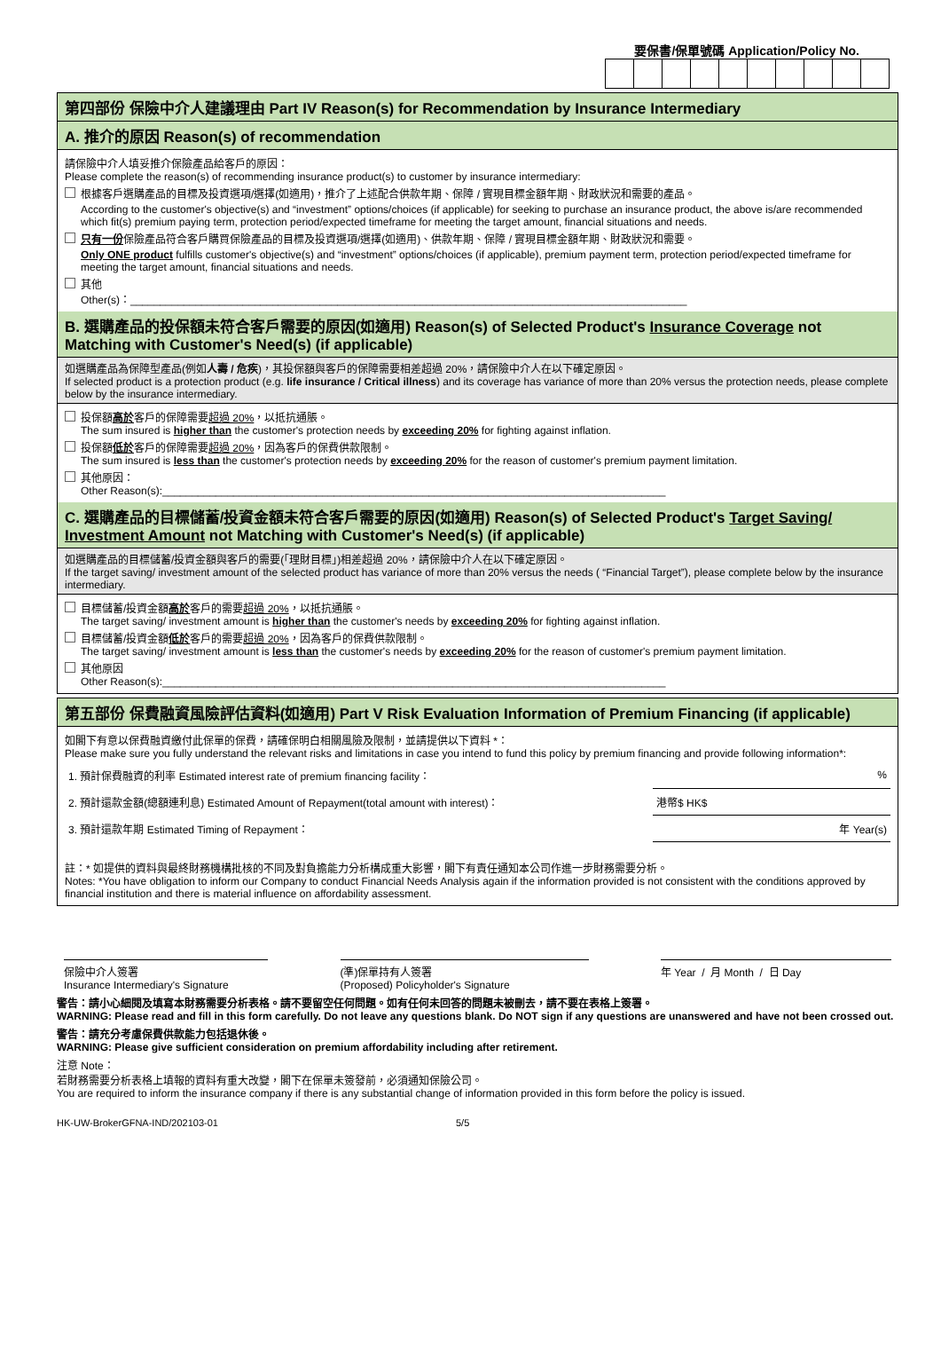要保書/保單號碼 Application/Policy No.
第四部份 保險中介人建議理由 Part IV Reason(s) for Recommendation by Insurance Intermediary
A. 推介的原因 Reason(s) of recommendation
請保險中介人填妥推介保險產品給客戶的原因：
Please complete the reason(s) of recommending insurance product(s) to customer by insurance intermediary:
根據客戶選購產品的目標及投資選項/選擇(如適用)，推介了上述配合供款年期、保障 / 實現目標金額年期、財政狀況和需要的產品。
According to the customer's objective(s) and “investment” options/choices (if applicable) for seeking to purchase an insurance product, the above is/are recommended which fit(s) premium paying term, protection period/expected timeframe for meeting the target amount, financial situations and needs.
只有一份保險產品符合客戶購買保險產品的目標及投資選項/選擇(如適用)、供款年期、保障 / 實現目標金額年期、財政狀況和需要。
Only ONE product fulfills customer's objective(s) and “investment” options/choices (if applicable), premium payment term, protection period/expected timeframe for meeting the target amount, financial situations and needs.
其他
Other(s)：______________________________________________________________________________________________
B. 選購產品的投保額未符合客戶需要的原因(如適用) Reason(s) of Selected Product's Insurance Coverage not Matching with Customer's Need(s) (if applicable)
如選購產品為保障型產品(例如人壽 / 危疾)，其投保額與客戶的保障需要相差超過 20%，請保險中介人在以下確定原因。
If selected product is a protection product (e.g. life insurance / Critical illness) and its coverage has variance of more than 20% versus the protection needs, please complete below by the insurance intermediary.
投保額高於客戶的保障需要超過 20%，以抵抗通脹。
The sum insured is higher than the customer's protection needs by exceeding 20% for fighting against inflation.
投保額低於客戶的保障需要超過 20%，因為客戶的保費供款限制。
The sum insured is less than the customer's protection needs by exceeding 20% for the reason of customer's premium payment limitation.
其他原因：
Other Reason(s):_____________________________________________________________________________________
C. 選購產品的目標儲蓄/投資金額未符合客戶需要的原因(如適用) Reason(s) of Selected Product's Target Saving/ Investment Amount not Matching with Customer's Need(s) (if applicable)
如選購產品的目標儲蓄/投資金額與客戶的需要(「理財目標」)相差超過 20%，請保險中介人在以下確定原因。
If the target saving/ investment amount of the selected product has variance of more than 20% versus the needs ( “Financial Target”), please complete below by the insurance intermediary.
目標儲蓄/投資金額高於客戶的需要超過 20%，以抵抗通脹。
The target saving/ investment amount is higher than the customer's needs by exceeding 20% for fighting against inflation.
目標儲蓄/投資金額低於客戶的需要超過 20%，因為客戶的保費供款限制。
The target saving/ investment amount is less than the customer's needs by exceeding 20% for the reason of customer's premium payment limitation.
其他原因
Other Reason(s):_____________________________________________________________________________________
第五部份 保費融資風險評估資料(如適用) Part V Risk Evaluation Information of Premium Financing (if applicable)
如閣下有意以保費融資繳付此保單的保費，請確保明白相關風險及限制，並請提供以下資料 *：
Please make sure you fully understand the relevant risks and limitations in case you intend to fund this policy by premium financing and provide following information*:
| 1. 預計保費融資的利率 Estimated interest rate of premium financing facility： | % |
| 2. 預計還款金額(總額連利息) Estimated Amount of Repayment(total amount with interest)： | 港幣$ HK$ |
| 3. 預計還款年期 Estimated Timing of Repayment： | 年 Year(s) |
註：* 如提供的資料與最終財務機構批核的不同及對負擔能力分析構成重大影響，閣下有責任通知本公司作進一步財務需要分析。
Notes: *You have obligation to inform our Company to conduct Financial Needs Analysis again if the information provided is not consistent with the conditions approved by financial institution and there is material influence on affordability assessment.
保險中介人簽署
Insurance Intermediary's Signature
(準)保單持有人簽署
(Proposed) Policyholder's Signature
年 Year / 月 Month / 日 Day
警告：請小心細閱及填寫本財務需要分析表格。請不要留空任何問題。如有任何未回答的問題未被刪去，請不要在表格上簽署。
WARNING: Please read and fill in this form carefully. Do not leave any questions blank. Do NOT sign if any questions are unanswered and have not been crossed out.
警告：請充分考慮保費供款能力包括退休後。
WARNING: Please give sufficient consideration on premium affordability including after retirement.
注意 Note：
若財務需要分析表格上填報的資料有重大改變，閣下在保單未簽發前，必須通知保險公司。
You are required to inform the insurance company if there is any substantial change of information provided in this form before the policy is issued.
HK-UW-BrokerGFNA-IND/202103-01 5/5